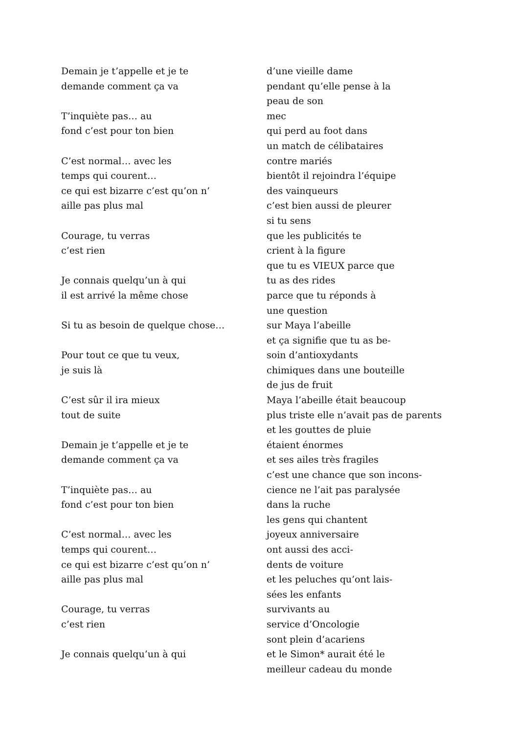Demain je t’appelle et je te
demande comment ça va
T’inquiète pas… au
fond c’est pour ton bien
C’est normal… avec les
temps qui courent…
ce qui est bizarre c’est qu’on n’
aille pas plus mal
Courage, tu verras
c’est rien
Je connais quelqu’un à qui
il est arrivé la même chose
Si tu as besoin de quelque chose…
Pour tout ce que tu veux,
je suis là
C’est sûr il ira mieux
tout de suite
Demain je t’appelle et je te
demande comment ça va
T’inquiète pas… au
fond c’est pour ton bien
C’est normal… avec les
temps qui courent…
ce qui est bizarre c’est qu’on n’
aille pas plus mal
Courage, tu verras
c’est rien
Je connais quelqu’un à qui
d’une vieille dame
pendant qu’elle pense à la
peau de son
mec
qui perd au foot dans
un match de célibataires
contre mariés
bientôt il rejoindra l’équipe
des vainqueurs
c’est bien aussi de pleurer
si tu sens
que les publicités te
crient à la figure
que tu es VIEUX parce que
tu as des rides
parce que tu réponds à
une question
sur Maya l’abeille
et ça signifie que tu as be-
soin d’antioxydants
chimiques dans une bouteille
de jus de fruit
Maya l’abeille était beaucoup
plus triste elle n’avait pas de parents
et les gouttes de pluie
étaient énormes
et ses ailes très fragiles
c’est une chance que son incons-
cience ne l’ait pas paralysée
dans la ruche
les gens qui chantent
joyeux anniversaire
ont aussi des acci-
dents de voiture
et les peluches qu’ont lais-
sées les enfants
survivants au
service d’Oncologie
sont plein d’acariens
et le Simon* aurait été le
meilleur cadeau du monde